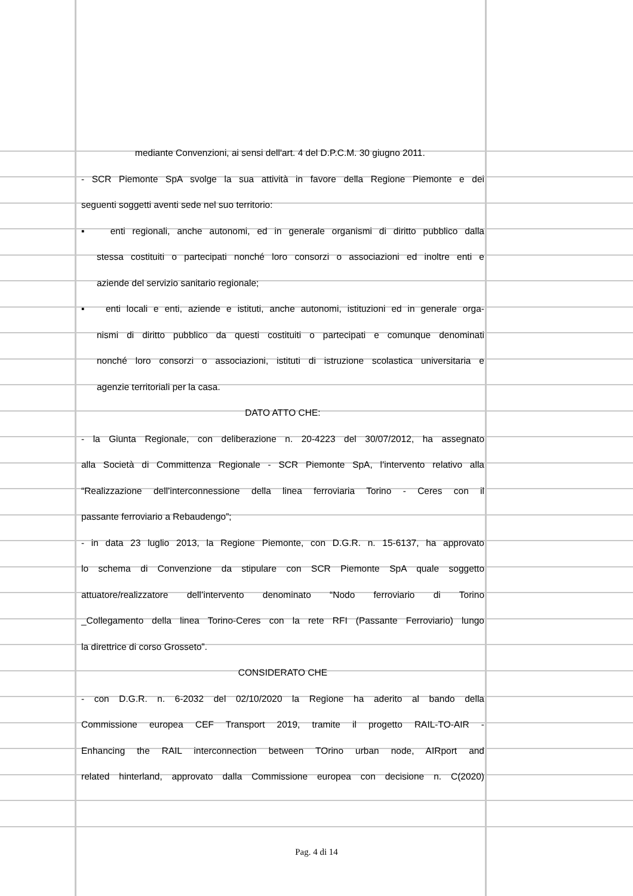mediante Convenzioni, ai sensi dell'art. 4 del D.P.C.M. 30 giugno 2011.
- SCR Piemonte SpA svolge la sua attività in favore della Regione Piemonte e dei
seguenti soggetti aventi sede nel suo territorio:
▪ enti regionali, anche autonomi, ed in generale organismi di diritto pubblico dalla
stessa costituiti o partecipati nonché loro consorzi o associazioni ed inoltre enti e
aziende del servizio sanitario regionale;
▪ enti locali e enti, aziende e istituti, anche autonomi, istituzioni ed in generale orga-
nismi di diritto pubblico da questi costituiti o partecipati e comunque denominati
nonché loro consorzi o associazioni, istituti di istruzione scolastica universitaria e
agenzie territoriali per la casa.
DATO ATTO CHE:
- la Giunta Regionale, con deliberazione n. 20-4223 del 30/07/2012, ha assegnato
alla Società di Committenza Regionale - SCR Piemonte SpA, l’intervento relativo alla
“Realizzazione dell’interconnessione della linea ferroviaria Torino - Ceres con il
passante ferroviario a Rebaudengo”;
- in data 23 luglio 2013, la Regione Piemonte, con D.G.R. n. 15-6137, ha approvato
lo schema di Convenzione da stipulare con SCR Piemonte SpA quale soggetto
attuatore/realizzatore dell’intervento denominato “Nodo ferroviario di Torino
_Collegamento della linea Torino-Ceres con la rete RFI (Passante Ferroviario) lungo
la direttrice di corso Grosseto”.
CONSIDERATO CHE
- con D.G.R. n. 6-2032 del 02/10/2020 la Regione ha aderito al bando della
Commissione europea CEF Transport 2019, tramite il progetto RAIL-TO-AIR -
Enhancing the RAIL interconnection between TOrino urban node, AIRport and
related hinterland, approvato dalla Commissione europea con decisione n. C(2020)
Pag. 4 di 14